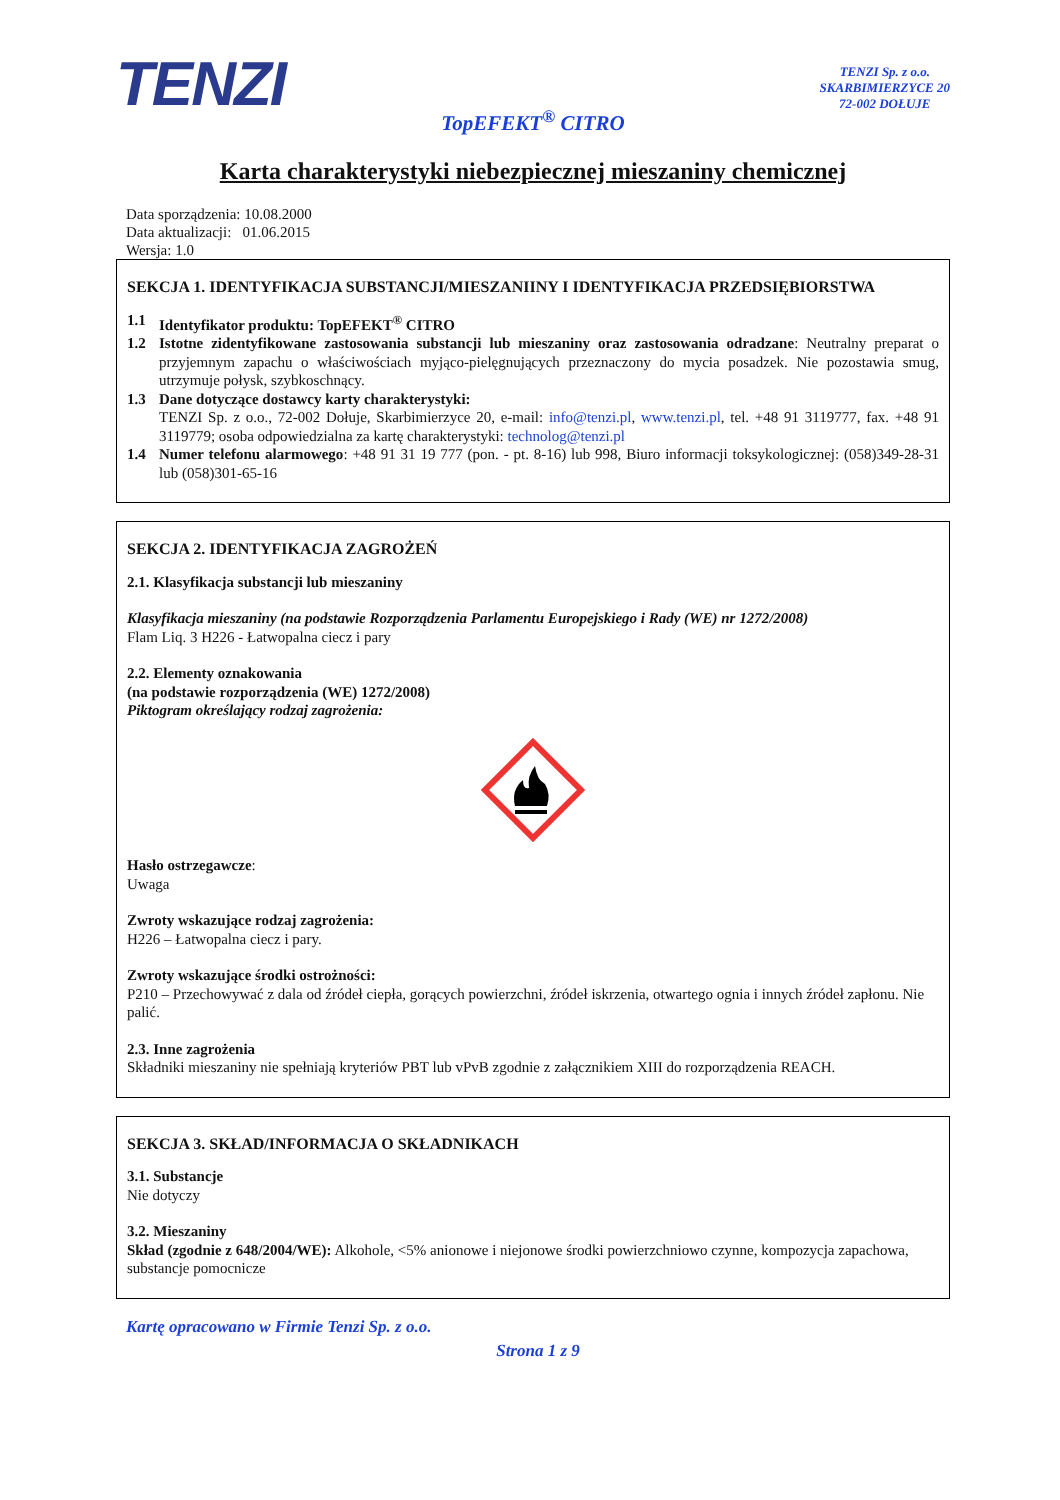TENZI
TENZI Sp. z o.o.
SKARBIMIERZYCE 20
72-002 DOŁUJE
TopEFEKT<sup>®</sup> CITRO
Karta charakterystyki niebezpiecznej mieszaniny chemicznej
Data sporządzenia: 10.08.2000
Data aktualizacji: 01.06.2015
Wersja: 1.0
SEKCJA 1. IDENTYFIKACJA SUBSTANCJI/MIESZANIINY I IDENTYFIKACJA PRZEDSIĘBIORSTWA
1.1 Identyfikator produktu: TopEFEKT<sup>®</sup> CITRO
1.2 Istotne zidentyfikowane zastosowania substancji lub mieszaniny oraz zastosowania odradzane: Neutralny preparat o przyjemnym zapachu o właściwościach myjąco-pielęgnujących przeznaczony do mycia posadzek. Nie pozostawia smug, utrzymuje połysk, szybkoschnący.
1.3 Dane dotyczące dostawcy karty charakterystyki:
TENZI Sp. z o.o., 72-002 Dołuje, Skarbimierzyce 20, e-mail: info@tenzi.pl, www.tenzi.pl, tel. +48 91 3119777, fax. +48 91 3119779; osoba odpowiedzialna za kartę charakterystyki: technolog@tenzi.pl
1.4 Numer telefonu alarmowego: +48 91 31 19 777 (pon. - pt. 8-16) lub 998, Biuro informacji toksykologicznej: (058)349-28-31 lub (058)301-65-16
SEKCJA 2. IDENTYFIKACJA ZAGROŻEŃ
2.1. Klasyfikacja substancji lub mieszaniny
Klasyfikacja mieszaniny (na podstawie Rozporządzenia Parlamentu Europejskiego i Rady (WE) nr 1272/2008)
Flam Liq. 3 H226 - Łatwopalna ciecz i pary
2.2. Elementy oznakowania
(na podstawie rozporządzenia (WE) 1272/2008)
Piktogram określający rodzaj zagrożenia:
Hasło ostrzegawcze:
Uwaga
Zwroty wskazujące rodzaj zagrożenia:
H226 – Łatwopalna ciecz i pary.
Zwroty wskazujące środki ostrożności:
P210 – Przechowywać z dala od źródeł ciepła, gorących powierzchni, źródeł iskrzenia, otwartego ognia i innych źródeł zapłonu. Nie palić.
2.3. Inne zagrożenia
Składniki mieszaniny nie spełniają kryteriów PBT lub vPvB zgodnie z załącznikiem XIII do rozporządzenia REACH.
SEKCJA 3. SKŁAD/INFORMACJA O SKŁADNIKACH
3.1. Substancje
Nie dotyczy
3.2. Mieszaniny
Skład (zgodnie z 648/2004/WE): Alkohole, <5% anionowe i niejonowe środki powierzchniowo czynne, kompozycja zapachowa, substancje pomocnicze
Kartę opracowano w Firmie Tenzi Sp. z o.o.
Strona 1 z 9